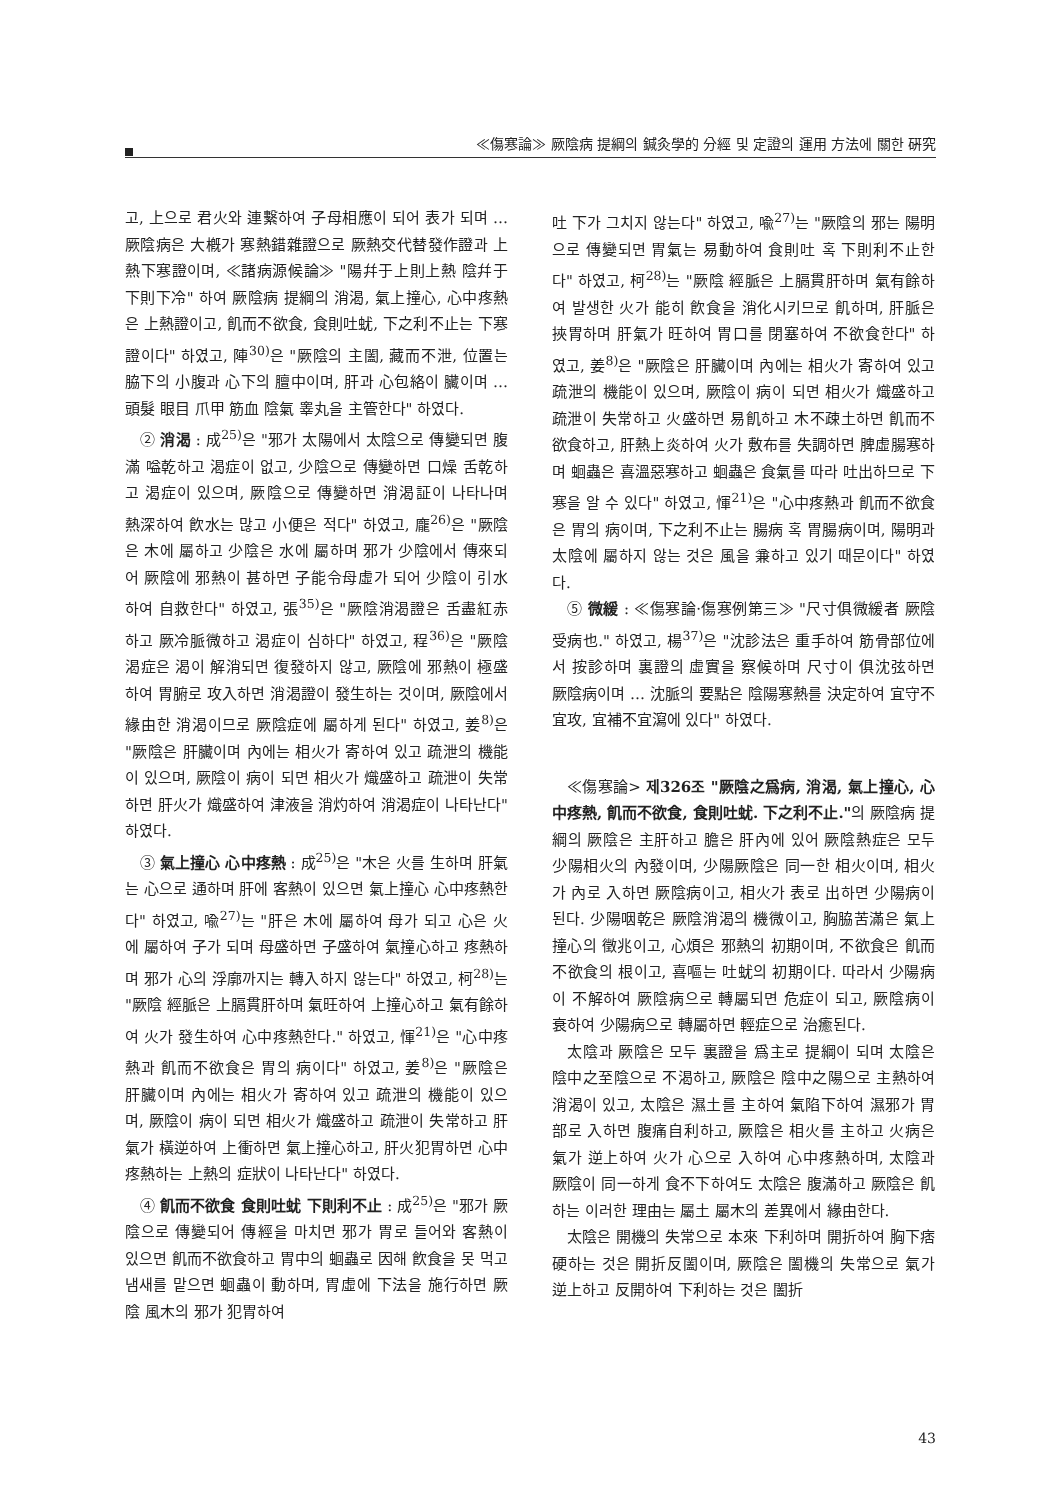≪傷寒論≫ 厥陰病 提綱의 鍼灸學的 分經 및 定證의 運用 方法에 關한 硏究
고, 上으로 君火와 連繫하여 子母相應이 되어 表가 되며 … 厥陰病은 大槪가 寒熱錯雜證으로 厥熱交代替發作證과 上熱下寒證이며, ≪諸病源候論≫ "陽幷于上則上熱 陰幷于下則下冷" 하여 厥陰病 提綱의 消渴, 氣上撞心, 心中疼熱은 上熱證이고, 飢而不欲食, 食則吐蚘, 下之利不止는 下寒證이다" 하였고, 陣<sup>30)</sup>은 "厥陰의 主闔, 藏而不泄, 位置는 脇下의 小腹과 心下의 膻中이며, 肝과 心包絡이 臟이며 … 頭髮 眼目 爪甲 筋血 陰氣 睾丸을 主管한다" 하였다.
② 消渴 : 成<sup>25)</sup>은 "邪가 太陽에서 太陰으로 傳變되면 腹滿 嗌乾하고 渴症이 없고, 少陰으로 傳變하면 口燥 舌乾하고 渴症이 있으며, 厥陰으로 傳變하면 消渴証이 나타나며 熱深하여 飮水는 많고 小便은 적다" 하였고, 龐<sup>26)</sup>은 "厥陰은 木에 屬하고 少陰은 水에 屬하며 邪가 少陰에서 傳來되어 厥陰에 邪熱이 甚하면 子能令母虛가 되어 少陰이 引水하여 自救한다" 하였고, 張<sup>35)</sup>은 "厥陰消渴證은 舌盡紅赤하고 厥冷脈微하고 渴症이 심하다" 하였고, 程<sup>36)</sup>은 "厥陰 渴症은 渴이 解消되면 復發하지 않고, 厥陰에 邪熱이 極盛하여 胃腑로 攻入하면 消渴證이 發生하는 것이며, 厥陰에서 緣由한 消渴이므로 厥陰症에 屬하게 된다" 하였고, 姜<sup>8)</sup>은 "厥陰은 肝臟이며 內에는 相火가 寄하여 있고 疏泄의 機能이 있으며, 厥陰이 病이 되면 相火가 熾盛하고 疏泄이 失常하면 肝火가 熾盛하여 津液을 消灼하여 消渴症이 나타난다" 하였다.
③ 氣上撞心 心中疼熱 : 成<sup>25)</sup>은 "木은 火를 生하며 肝氣는 心으로 通하며 肝에 客熱이 있으면 氣上撞心 心中疼熱한다" 하였고, 喩<sup>27)</sup>는 "肝은 木에 屬하여 母가 되고 心은 火에 屬하여 子가 되며 母盛하면 子盛하여 氣撞心하고 疼熱하며 邪가 心의 浮廓까지는 轉入하지 않는다" 하였고, 柯<sup>28)</sup>는 "厥陰 經脈은 上膈貫肝하며 氣旺하여 上撞心하고 氣有餘하여 火가 發生하여 心中疼熱한다." 하였고, 惲<sup>21)</sup>은 "心中疼熱과 飢而不欲食은 胃의 病이다" 하였고, 姜<sup>8)</sup>은 "厥陰은 肝臟이며 內에는 相火가 寄하여 있고 疏泄의 機能이 있으며, 厥陰이 病이 되면 相火가 熾盛하고 疏泄이 失常하고 肝氣가 橫逆하여 上衝하면 氣上撞心하고, 肝火犯胃하면 心中疼熱하는 上熱의 症狀이 나타난다" 하였다.
④ 飢而不欲食 食則吐蚘 下則利不止 : 成<sup>25)</sup>은 "邪가 厥陰으로 傳變되어 傳經을 마치면 邪가 胃로 들어와 客熱이 있으면 飢而不欲食하고 胃中의 蛔蟲로 因해 飮食을 못 먹고 냄새를 맡으면 蛔蟲이 動하며, 胃虛에 下法을 施行하면 厥陰 風木의 邪가 犯胃하여
吐 下가 그치지 않는다" 하였고, 喩<sup>27)</sup>는 "厥陰의 邪는 陽明으로 傳變되면 胃氣는 易動하여 食則吐 혹 下則利不止한다" 하였고, 柯<sup>28)</sup>는 "厥陰 經脈은 上膈貫肝하며 氣有餘하여 발생한 火가 能히 飮食을 消化시키므로 飢하며, 肝脈은 挾胃하며 肝氣가 旺하여 胃口를 閉塞하여 不欲食한다" 하였고, 姜<sup>8)</sup>은 "厥陰은 肝臟이며 內에는 相火가 寄하여 있고 疏泄의 機能이 있으며, 厥陰이 病이 되면 相火가 熾盛하고 疏泄이 失常하고 火盛하면 易飢하고 木不疎土하면 飢而不欲食하고, 肝熱上炎하여 火가 敷布를 失調하면 脾虛腸寒하며 蛔蟲은 喜溫惡寒하고 蛔蟲은 食氣를 따라 吐出하므로 下寒을 알 수 있다" 하였고, 惲<sup>21)</sup>은 "心中疼熱과 飢而不欲食은 胃의 病이며, 下之利不止는 腸病 혹 胃腸病이며, 陽明과 太陰에 屬하지 않는 것은 風을 兼하고 있기 때문이다" 하였다.
⑤ 微緩 : ≪傷寒論·傷寒例第三≫ "尺寸俱微緩者 厥陰受病也." 하였고, 楊<sup>37)</sup>은 "沈診法은 重手하여 筋骨部位에서 按診하며 裏證의 虛實을 察候하며 尺寸이 俱沈弦하면 厥陰病이며 … 沈脈의 要點은 陰陽寒熱를 決定하여 宜守不宜攻, 宜補不宜瀉에 있다" 하였다.
≪傷寒論> 제326조 "厥陰之爲病, 消渴, 氣上撞心, 心中疼熱, 飢而不欲食, 食則吐蚘. 下之利不止."의 厥陰病 提綱의 厥陰은 主肝하고 膽은 肝內에 있어 厥陰熱症은 모두 少陽相火의 內發이며, 少陽厥陰은 同一한 相火이며, 相火가 內로 入하면 厥陰病이고, 相火가 表로 出하면 少陽病이 된다. 少陽咽乾은 厥陰消渴의 機微이고, 胸脇苦滿은 氣上撞心의 徵兆이고, 心煩은 邪熱의 初期이며, 不欲食은 飢而不欲食의 根이고, 喜嘔는 吐蚘의 初期이다. 따라서 少陽病이 不解하여 厥陰病으로 轉屬되면 危症이 되고, 厥陰病이 衰하여 少陽病으로 轉屬하면 輕症으로 治癒된다.
太陰과 厥陰은 모두 裏證을 爲主로 提綱이 되며 太陰은 陰中之至陰으로 不渴하고, 厥陰은 陰中之陽으로 主熱하여 消渴이 있고, 太陰은 濕土를 主하여 氣陷下하여 濕邪가 胃部로 入하면 腹痛自利하고, 厥陰은 相火를 主하고 火病은 氣가 逆上하여 火가 心으로 入하여 心中疼熱하며, 太陰과 厥陰이 同一하게 食不下하여도 太陰은 腹滿하고 厥陰은 飢하는 이러한 理由는 屬土 屬木의 差異에서 緣由한다.
太陰은 開機의 失常으로 本來 下利하며 開折하여 胸下痞硬하는 것은 開折反闔이며, 厥陰은 闔機의 失常으로 氣가 逆上하고 反開하여 下利하는 것은 闔折
43